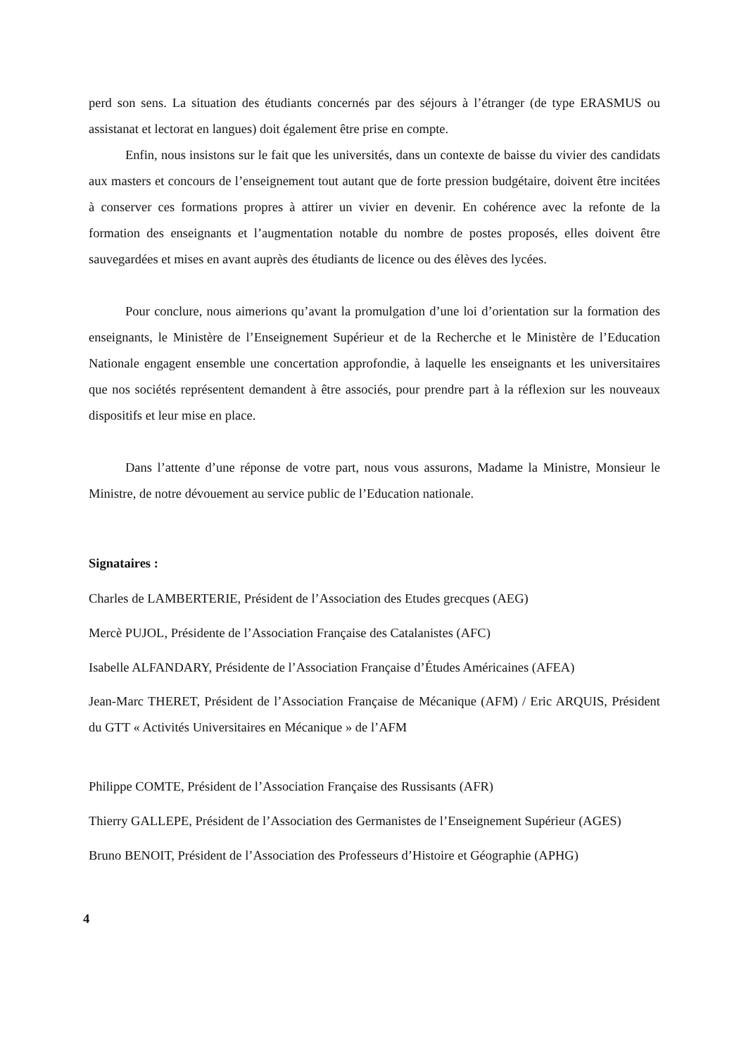perd son sens. La situation des étudiants concernés par des séjours à l’étranger (de type ERASMUS ou assistanat et lectorat en langues) doit également être prise en compte.
Enfin, nous insistons sur le fait que les universités, dans un contexte de baisse du vivier des candidats aux masters et concours de l’enseignement tout autant que de forte pression budgétaire, doivent être incitées à conserver ces formations propres à attirer un vivier en devenir. En cohérence avec la refonte de la formation des enseignants et l’augmentation notable du nombre de postes proposés, elles doivent être sauvegardées et mises en avant auprès des étudiants de licence ou des élèves des lycées.
Pour conclure, nous aimerions qu’avant la promulgation d’une loi d’orientation sur la formation des enseignants, le Ministère de l’Enseignement Supérieur et de la Recherche et le Ministère de l’Education Nationale engagent ensemble une concertation approfondie, à laquelle les enseignants et les universitaires que nos sociétés représentent demandent à être associés, pour prendre part à la réflexion sur les nouveaux dispositifs et leur mise en place.
Dans l’attente d’une réponse de votre part, nous vous assurons, Madame la Ministre, Monsieur le Ministre, de notre dévouement au service public de l’Education nationale.
Signataires :
Charles de LAMBERTERIE, Président de l’Association des Etudes grecques (AEG)
Mercè PUJOL, Présidente de l’Association Française des Catalanistes (AFC)
Isabelle ALFANDARY, Présidente de l’Association Française d’Études Américaines (AFEA)
Jean-Marc THERET, Président de l’Association Française de Mécanique (AFM) / Eric ARQUIS, Président du GTT « Activités Universitaires en Mécanique » de l’AFM
Philippe COMTE, Président de l’Association Française des Russisants (AFR)
Thierry GALLEPE, Président de l’Association des Germanistes de l’Enseignement Supérieur (AGES)
Bruno BENOIT, Président de l’Association des Professeurs d’Histoire et Géographie (APHG)
4